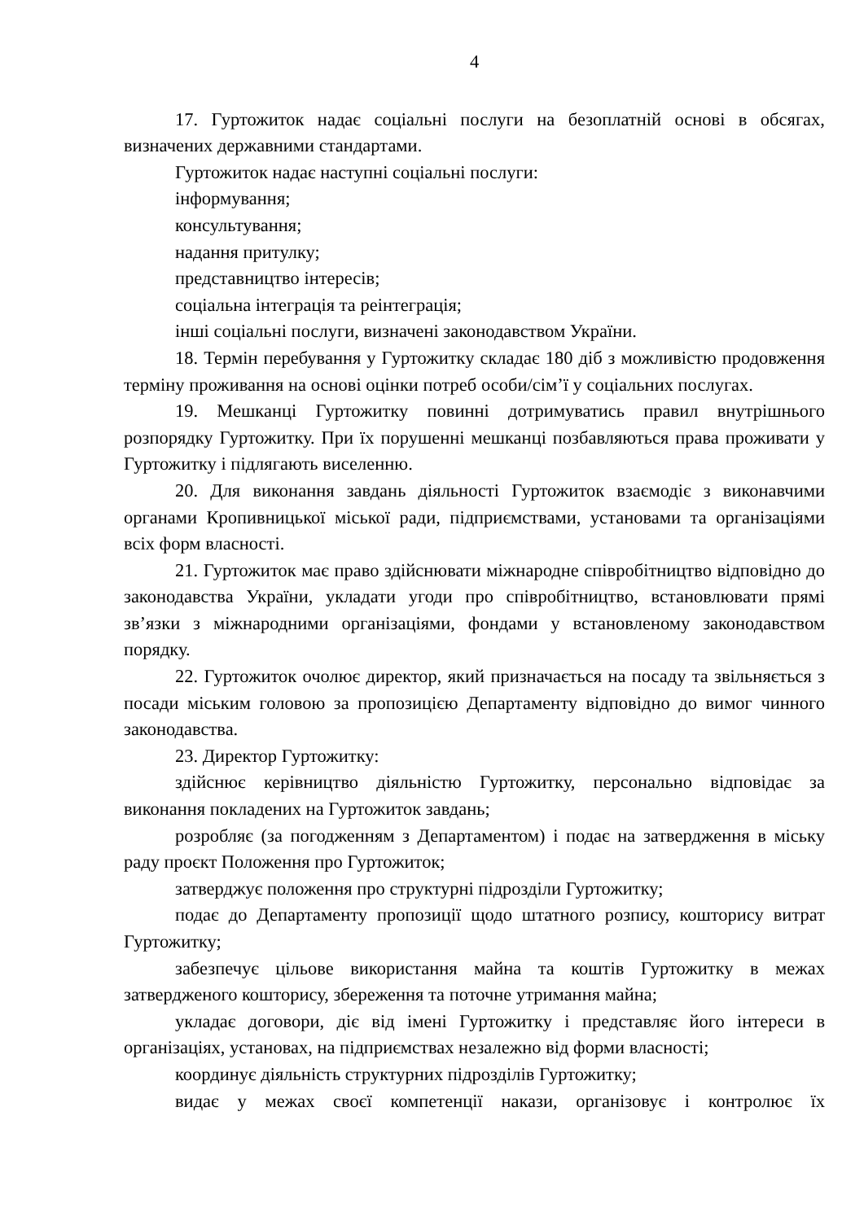4
17. Гуртожиток надає соціальні послуги на безоплатній основі в обсягах, визначених державними стандартами.
Гуртожиток надає наступні соціальні послуги:
інформування;
консультування;
надання притулку;
представництво інтересів;
соціальна інтеграція та реінтеграція;
інші соціальні послуги, визначені законодавством України.
18. Термін перебування у Гуртожитку складає 180 діб з можливістю продовження терміну проживання на основі оцінки потреб особи/сім’ї у соціальних послугах.
19. Мешканці Гуртожитку повинні дотримуватись правил внутрішнього розпорядку Гуртожитку. При їх порушенні мешканці позбавляються права проживати у Гуртожитку і підлягають виселенню.
20. Для виконання завдань діяльності Гуртожиток взаємодіє з виконавчими органами Кропивницької міської ради, підприємствами, установами та організаціями всіх форм власності.
21. Гуртожиток має право здійснювати міжнародне співробітництво відповідно до законодавства України, укладати угоди про співробітництво, встановлювати прямі зв’язки з міжнародними організаціями, фондами у встановленому законодавством порядку.
22. Гуртожиток очолює директор, який призначається на посаду та звільняється з посади міським головою за пропозицією Департаменту відповідно до вимог чинного законодавства.
23. Директор Гуртожитку:
здійснює керівництво діяльністю Гуртожитку, персонально відповідає за виконання покладених на Гуртожиток завдань;
розробляє (за погодженням з Департаментом) і подає на затвердження в міську раду проєкт Положення про Гуртожиток;
затверджує положення про структурні підрозділи Гуртожитку;
подає до Департаменту пропозиції щодо штатного розпису, кошторису витрат Гуртожитку;
забезпечує цільове використання майна та коштів Гуртожитку в межах затвердженого кошторису, збереження та поточне утримання майна;
укладає договори, діє від імені Гуртожитку і представляє його інтереси в організаціях, установах, на підприємствах незалежно від форми власності;
координує діяльність структурних підрозділів Гуртожитку;
видає у межах своєї компетенції накази, організовує і контролює їх